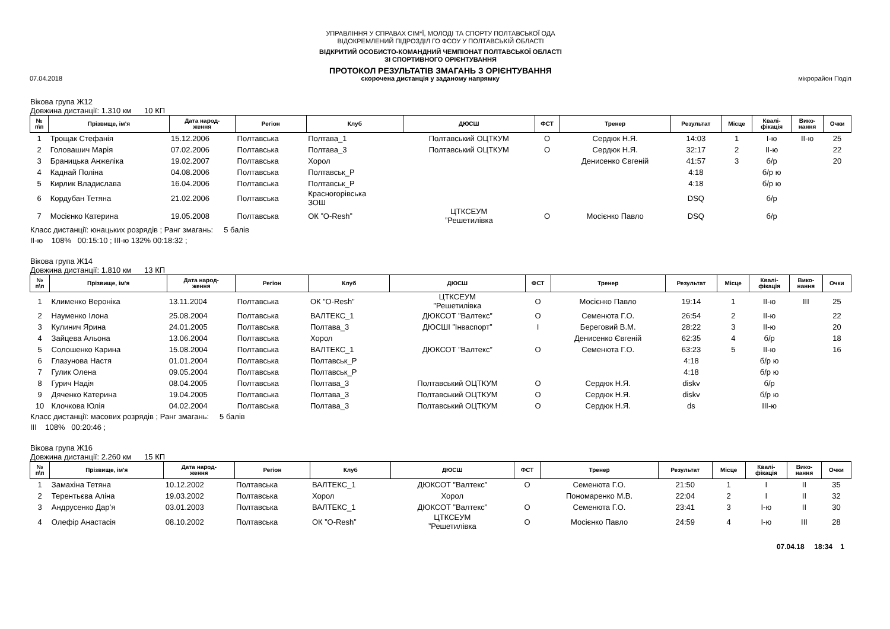УПРАВЛІННЯ У СПРАВАХ СІМ*Ї, МОЛОДІ ТА СПОРТУ ПОЛТАВСЬКОЇ ОДА
ВІДОКРЕМЛЕНИЙ ПІДРОЗДІЛ ГО ФСОУ У ПОЛТАВСЬКІЙ ОБЛАСТІ
ВІДКРИТИЙ ОСОБИСТО-КОМАНДНИЙ ЧЕМПІОНАТ ПОЛТАВСЬКОЇ ОБЛАСТІ
ЗІ СПОРТИВНОГО ОРІЄНТУВАННЯ
ПРОТОКОЛ РЕЗУЛЬТАТІВ ЗМАГАНЬ З ОРІЄНТУВАННЯ
07.04.2018 скорочена дистанція у заданому напрямку мікрорайон Поділ
Вікова група Ж12
Довжина дистанції: 1.310 км 10 КП
| № п\п | Прізвище, ім'я | Дата народ- ження | Регіон | Клуб | ДЮСШ | ФСТ | Тренер | Результат | Місце | Квалі- фікація | Вико- нання | Очки |
| --- | --- | --- | --- | --- | --- | --- | --- | --- | --- | --- | --- | --- |
| 1 | Трощак Стефанія | 15.12.2006 | Полтавська | Полтава_1 | Полтавський ОЦТКУМ | О | Сердюк Н.Я. | 14:03 | 1 | І-ю | ІІ-ю | 25 |
| 2 | Головашич Марія | 07.02.2006 | Полтавська | Полтава_3 | Полтавський ОЦТКУМ | О | Сердюк Н.Я. | 32:17 | 2 | ІІ-ю | | 22 |
| 3 | Браницька Анжеліка | 19.02.2007 | Полтавська | Хорол | | | Денисенко Євгеній | 41:57 | 3 | б/р | | 20 |
| 4 | Каднай Поліна | 04.08.2006 | Полтавська | Полтавськ_Р | | | | 4:18 | | б/р ю | | |
| 5 | Кирлик Владислава | 16.04.2006 | Полтавська | Полтавськ_Р | | | | 4:18 | | б/р ю | | |
| 6 | Кордубан Тетяна | 21.02.2006 | Полтавська | Красногорівська ЗОШ | | | | DSQ | | б/р | | |
| 7 | Мосієнко Катерина | 19.05.2008 | Полтавська | ОК ”O-Resh” | ЦТКСЕУМ ”Решетилівка | О | Мосієнко Павло | DSQ | | б/р | | |
Класс дистанції: юнацьких розрядів ; Ранг змагань: 5 балів
ІІ-ю 108% 00:15:10 ; ІІІ-ю 132% 00:18:32 ;
Вікова група Ж14
Довжина дистанції: 1.810 км 13 КП
| № п\п | Прізвище, ім'я | Дата народ- ження | Регіон | Клуб | ДЮСШ | ФСТ | Тренер | Результат | Місце | Квалі- фікація | Вико- нання | Очки |
| --- | --- | --- | --- | --- | --- | --- | --- | --- | --- | --- | --- | --- |
| 1 | Клименко Вероніка | 13.11.2004 | Полтавська | ОК ”O-Resh” | ЦТКСЕУМ ”Решетилівка | О | Мосієнко Павло | 19:14 | 1 | ІІ-ю | ІІІ | 25 |
| 2 | Науменко Ілона | 25.08.2004 | Полтавська | ВАЛТЕКС_1 | ДЮКСОТ ”Валтекс” | О | Семенюта Г.О. | 26:54 | 2 | ІІ-ю | | 22 |
| 3 | Кулинич Ярина | 24.01.2005 | Полтавська | Полтава_3 | ДЮСШІ ”Інваспорт” | І | Береговий В.М. | 28:22 | 3 | ІІ-ю | | 20 |
| 4 | Зайцева Альона | 13.06.2004 | Полтавська | Хорол | | | Денисенко Євгеній | 62:35 | 4 | б/р | | 18 |
| 5 | Солошенко Карина | 15.08.2004 | Полтавська | ВАЛТЕКС_1 | ДЮКСОТ ”Валтекс” | О | Семенюта Г.О. | 63:23 | 5 | ІІ-ю | | 16 |
| 6 | Глазунова Настя | 01.01.2004 | Полтавська | Полтавськ_Р | | | | 4:18 | | б/р ю | | |
| 7 | Гулик Олена | 09.05.2004 | Полтавська | Полтавськ_Р | | | | 4:18 | | б/р ю | | |
| 8 | Гурич Надія | 08.04.2005 | Полтавська | Полтава_3 | Полтавський ОЦТКУМ | О | Сердюк Н.Я. | diskv | | б/р | | |
| 9 | Дяченко Катерина | 19.04.2005 | Полтавська | Полтава_3 | Полтавський ОЦТКУМ | О | Сердюк Н.Я. | diskv | | б/р ю | | |
| 10 | Клочкова Юлія | 04.02.2004 | Полтавська | Полтава_3 | Полтавський ОЦТКУМ | О | Сердюк Н.Я. | ds | | ІІІ-ю | | |
Класс дистанції: масових розрядів ; Ранг змагань: 5 балів
ІІІ 108% 00:20:46 ;
Вікова група Ж16
Довжина дистанції: 2.260 км 15 КП
| № п\п | Прізвище, ім'я | Дата народ- ження | Регіон | Клуб | ДЮСШ | ФСТ | Тренер | Результат | Місце | Квалі- фікація | Вико- нання | Очки |
| --- | --- | --- | --- | --- | --- | --- | --- | --- | --- | --- | --- | --- |
| 1 | Замахіна Тетяна | 10.12.2002 | Полтавська | ВАЛТЕКС_1 | ДЮКСОТ ”Валтекс” | О | Семенюта Г.О. | 21:50 | 1 | І | ІІ | 35 |
| 2 | Терентьєва Аліна | 19.03.2002 | Полтавська | Хорол | Хорол | | Пономаренко М.В. | 22:04 | 2 | І | ІІ | 32 |
| 3 | Андрусенко Дар’я | 03.01.2003 | Полтавська | ВАЛТЕКС_1 | ДЮКСОТ ”Валтекс” | О | Семенюта Г.О. | 23:41 | 3 | І-ю | ІІ | 30 |
| 4 | Олефір Анастасія | 08.10.2002 | Полтавська | ОК ”O-Resh” | ЦТКСЕУМ ”Решетилівка | О | Мосієнко Павло | 24:59 | 4 | І-ю | ІІІ | 28 |
07.04.18 18:34 1